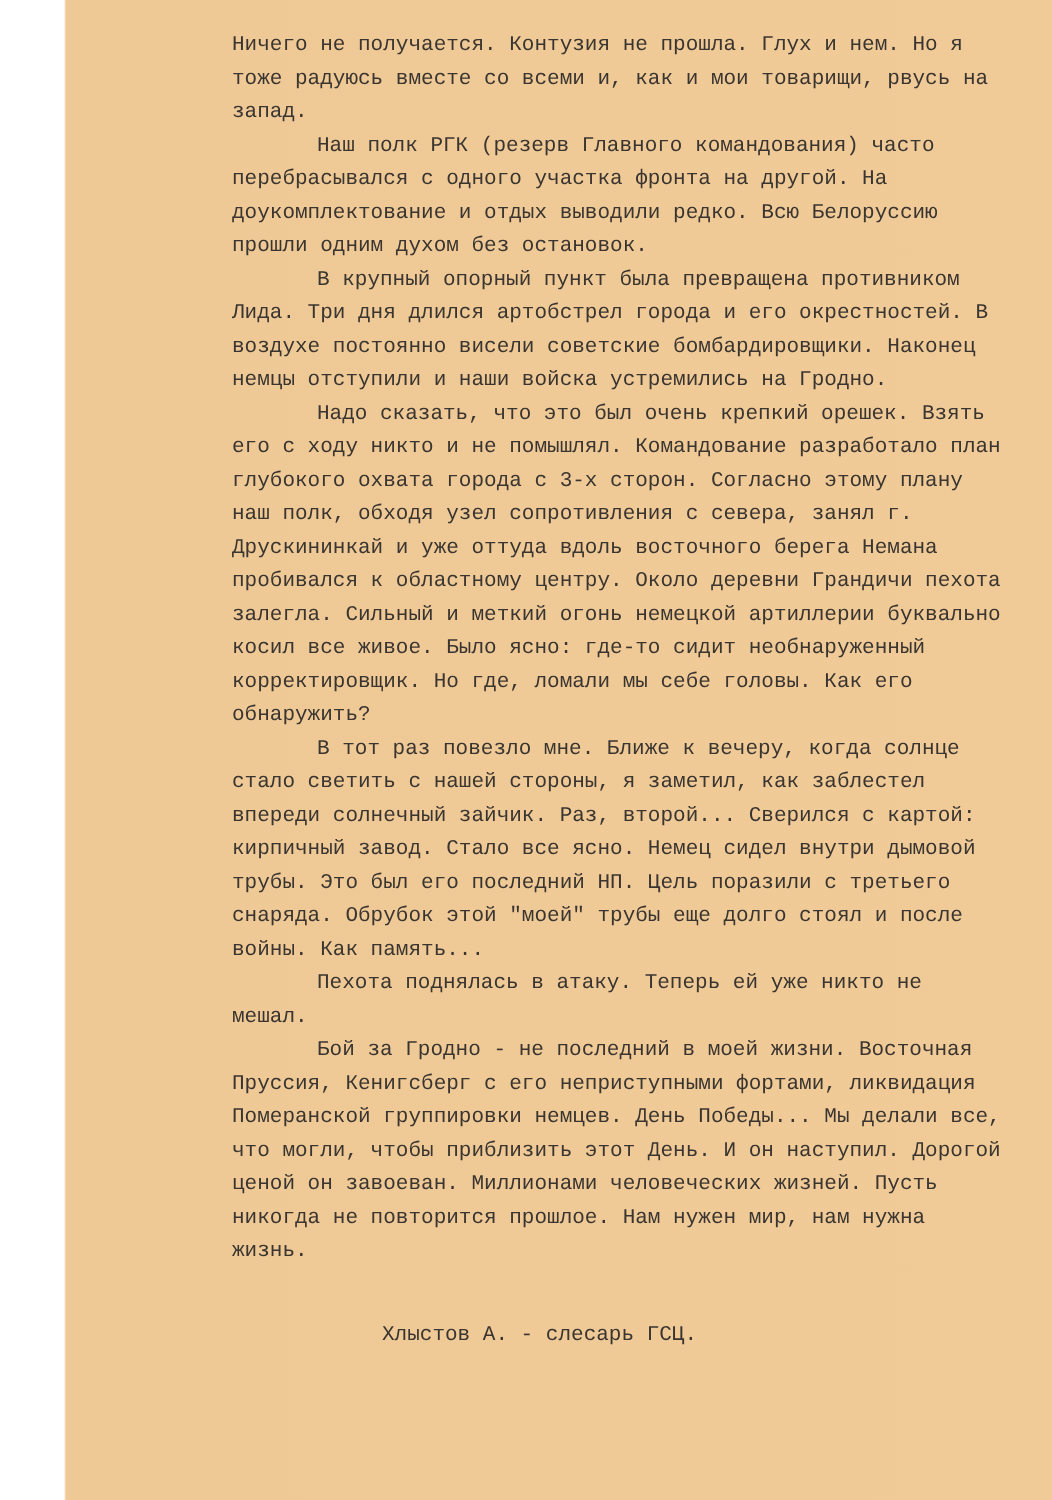Ничего не получается. Контузия не прошла. Глух и нем. Но я тоже радуюсь вместе со всеми и, как и мои товарищи, рвусь на запад.
Наш полк РГК (резерв Главного командования) часто перебрасывался с одного участка фронта на другой. На доукомплектование и отдых выводили редко. Всю Белоруссию прошли одним духом без остановок.
В крупный опорный пункт была превращена противником Лида. Три дня длился артобстрел города и его окрестностей. В воздухе постоянно висели советские бомбардировщики. Наконец немцы отступили и наши войска устремились на Гродно.
Надо сказать, что это был очень крепкий орешек. Взять его с ходу никто и не помышлял. Командование разработало план глубокого охвата города с 3-х сторон. Согласно этому плану наш полк, обходя узел сопротивления с севера, занял г. Друскининкай и уже оттуда вдоль восточного берега Немана пробивался к областному центру. Около деревни Грандичи пехота залегла. Сильный и меткий огонь немецкой артиллерии буквально косил все живое. Было ясно: где-то сидит необнаруженный корректировщик. Но где, ломали мы себе головы. Как его обнаружить?
В тот раз повезло мне. Ближе к вечеру, когда солнце стало светить с нашей стороны, я заметил, как заблестел впереди солнечный зайчик. Раз, второй... Сверился с картой: кирпичный завод. Стало все ясно. Немец сидел внутри дымовой трубы. Это был его последний НП. Цель поразили с третьего снаряда. Обрубок этой "моей" трубы еще долго стоял и после войны. Как память...
Пехота поднялась в атаку. Теперь ей уже никто не мешал.
Бой за Гродно - не последний в моей жизни. Восточная Пруссия, Кенигсберг с его неприступными фортами, ликвидация Померанской группировки немцев. День Победы... Мы делали все, что могли, чтобы приблизить этот День. И он наступил. Дорогой ценой он завоеван. Миллионами человеческих жизней. Пусть никогда не повторится прошлое. Нам нужен мир, нам нужна жизнь.
Хлыстов А. - слесарь ГСЦ.